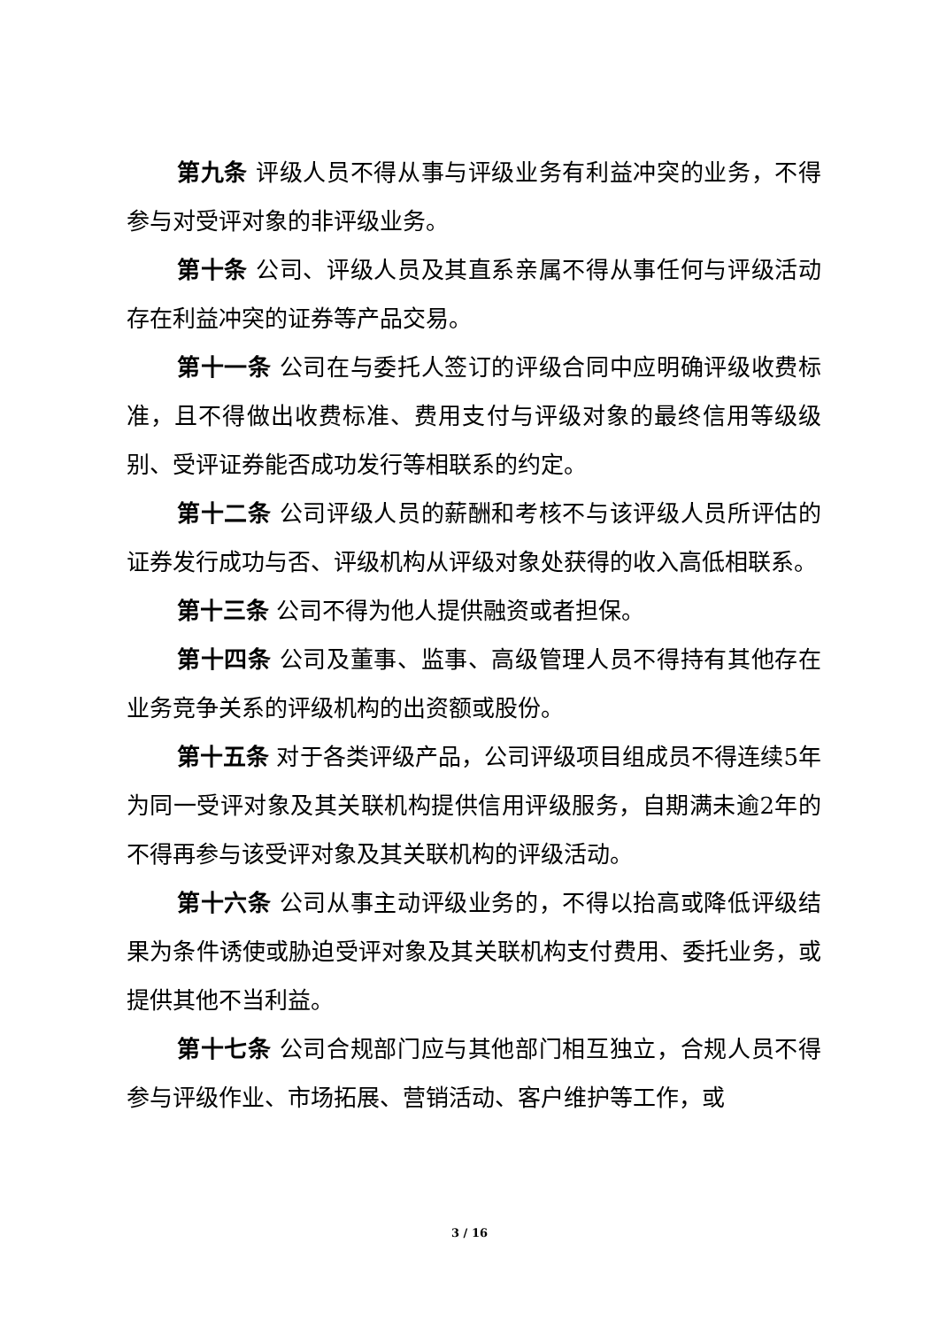第九条 评级人员不得从事与评级业务有利益冲突的业务，不得参与对受评对象的非评级业务。
第十条 公司、评级人员及其直系亲属不得从事任何与评级活动存在利益冲突的证券等产品交易。
第十一条 公司在与委托人签订的评级合同中应明确评级收费标准，且不得做出收费标准、费用支付与评级对象的最终信用等级级别、受评证券能否成功发行等相联系的约定。
第十二条 公司评级人员的薪酬和考核不与该评级人员所评估的证券发行成功与否、评级机构从评级对象处获得的收入高低相联系。
第十三条 公司不得为他人提供融资或者担保。
第十四条 公司及董事、监事、高级管理人员不得持有其他存在业务竞争关系的评级机构的出资额或股份。
第十五条 对于各类评级产品，公司评级项目组成员不得连续5年为同一受评对象及其关联机构提供信用评级服务，自期满未逾2年的不得再参与该受评对象及其关联机构的评级活动。
第十六条 公司从事主动评级业务的，不得以抬高或降低评级结果为条件诱使或胁迫受评对象及其关联机构支付费用、委托业务，或提供其他不当利益。
第十七条 公司合规部门应与其他部门相互独立，合规人员不得参与评级作业、市场拓展、营销活动、客户维护等工作，或
3 / 16